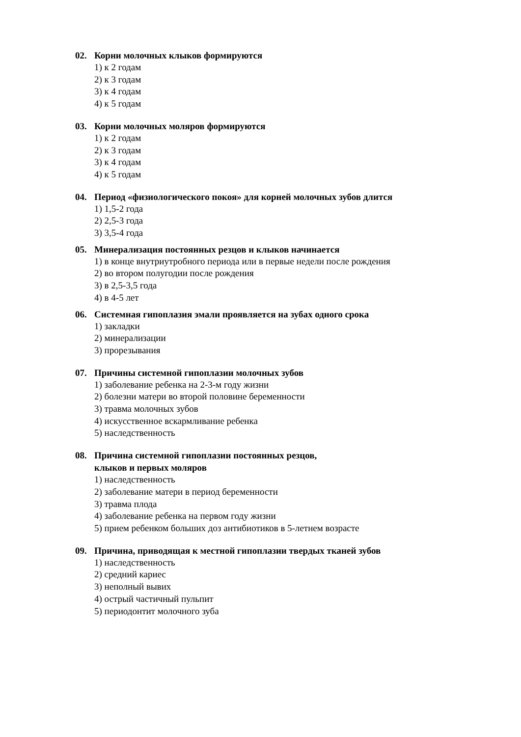02. Корни молочных клыков формируются
1) к 2 годам
2) к 3 годам
3) к 4 годам
4) к 5 годам
03. Корни молочных моляров формируются
1) к 2 годам
2) к 3 годам
3) к 4 годам
4) к 5 годам
04. Период «физиологического покоя» для корней молочных зубов длится
1) 1,5-2 года
2) 2,5-3 года
3) 3,5-4 года
05. Минерализация постоянных резцов и клыков начинается
1) в конце внутриутробного периода или в первые недели после рождения
2) во втором полугодии после рождения
3) в 2,5-3,5 года
4) в 4-5 лет
06. Системная гипоплазия эмали проявляется на зубах одного срока
1) закладки
2) минерализации
3) прорезывания
07. Причины системной гипоплазии молочных зубов
1) заболевание ребенка на 2-3-м году жизни
2) болезни матери во второй половине беременности
3) травма молочных зубов
4) искусственное вскармливание ребенка
5) наследственность
08. Причина системной гипоплазии постоянных резцов,
клыков и первых моляров
1) наследственность
2) заболевание матери в период беременности
3) травма плода
4) заболевание ребенка на первом году жизни
5) прием ребенком больших доз антибиотиков в 5-летнем возрасте
09. Причина, приводящая к местной гипоплазии твердых тканей зубов
1) наследственность
2) средний кариес
3) неполный вывих
4) острый частичный пульпит
5) периодонтит молочного зуба